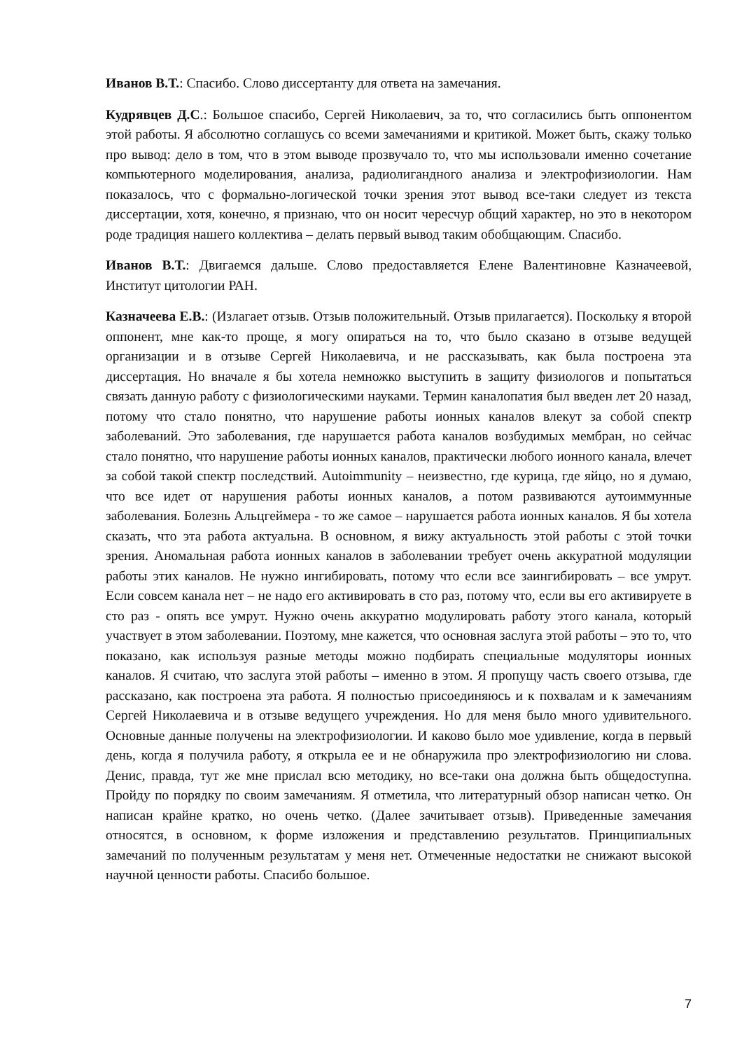Иванов В.Т.: Спасибо. Слово диссертанту для ответа на замечания.
Кудрявцев Д.С.: Большое спасибо, Сергей Николаевич, за то, что согласились быть оппонентом этой работы. Я абсолютно соглашусь со всеми замечаниями и критикой. Может быть, скажу только про вывод: дело в том, что в этом выводе прозвучало то, что мы использовали именно сочетание компьютерного моделирования, анализа, радиолигандного анализа и электрофизиологии. Нам показалось, что с формально-логической точки зрения этот вывод все-таки следует из текста диссертации, хотя, конечно, я признаю, что он носит чересчур общий характер, но это в некотором роде традиция нашего коллектива – делать первый вывод таким обобщающим. Спасибо.
Иванов В.Т.: Двигаемся дальше. Слово предоставляется Елене Валентиновне Казначеевой, Институт цитологии РАН.
Казначеева Е.В.: (Излагает отзыв. Отзыв положительный. Отзыв прилагается). Поскольку я второй оппонент, мне как-то проще, я могу опираться на то, что было сказано в отзыве ведущей организации и в отзыве Сергей Николаевича, и не рассказывать, как была построена эта диссертация. Но вначале я бы хотела немножко выступить в защиту физиологов и попытаться связать данную работу с физиологическими науками. Термин каналопатия был введен лет 20 назад, потому что стало понятно, что нарушение работы ионных каналов влекут за собой спектр заболеваний. Это заболевания, где нарушается работа каналов возбудимых мембран, но сейчас стало понятно, что нарушение работы ионных каналов, практически любого ионного канала, влечет за собой такой спектр последствий. Autoimmunity – неизвестно, где курица, где яйцо, но я думаю, что все идет от нарушения работы ионных каналов, а потом развиваются аутоиммунные заболевания. Болезнь Альцгеймера - то же самое – нарушается работа ионных каналов. Я бы хотела сказать, что эта работа актуальна. В основном, я вижу актуальность этой работы с этой точки зрения. Аномальная работа ионных каналов в заболевании требует очень аккуратной модуляции работы этих каналов. Не нужно ингибировать, потому что если все заингибировать – все умрут. Если совсем канала нет – не надо его активировать в сто раз, потому что, если вы его активируете в сто раз - опять все умрут. Нужно очень аккуратно модулировать работу этого канала, который участвует в этом заболевании. Поэтому, мне кажется, что основная заслуга этой работы – это то, что показано, как используя разные методы можно подбирать специальные модуляторы ионных каналов. Я считаю, что заслуга этой работы – именно в этом. Я пропущу часть своего отзыва, где рассказано, как построена эта работа. Я полностью присоединяюсь и к похвалам и к замечаниям Сергей Николаевича и в отзыве ведущего учреждения. Но для меня было много удивительного. Основные данные получены на электрофизиологии. И каково было мое удивление, когда в первый день, когда я получила работу, я открыла ее и не обнаружила про электрофизиологию ни слова. Денис, правда, тут же мне прислал всю методику, но все-таки она должна быть общедоступна. Пройду по порядку по своим замечаниям. Я отметила, что литературный обзор написан четко. Он написан крайне кратко, но очень четко. (Далее зачитывает отзыв). Приведенные замечания относятся, в основном, к форме изложения и представлению результатов. Принципиальных замечаний по полученным результатам у меня нет. Отмеченные недостатки не снижают высокой научной ценности работы. Спасибо большое.
7